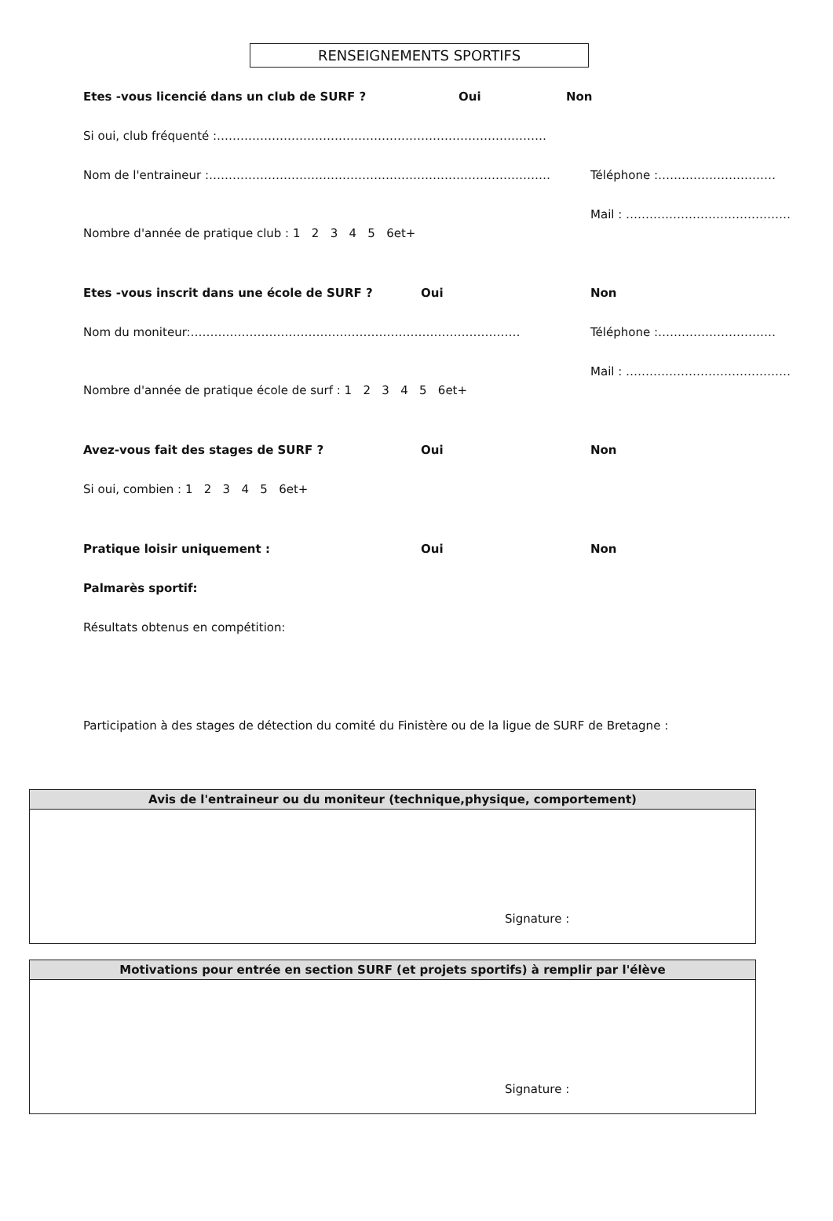RENSEIGNEMENTS SPORTIFS
Etes -vous licencié dans un club de SURF ? Oui Non
Si oui, club fréquenté :…………………………………………………………………………
Nom de l'entraineur :…………………………………………………………………………… Téléphone :…………………………
Mail : ……………………………………
Nombre d'année de pratique club : 1 2 3 4 5 6et+
Etes -vous inscrit dans une école de SURF ? Oui Non
Nom du moniteur:………………………………………………………………………… Téléphone :…………………………
Mail : ……………………………………
Nombre d'année de pratique école de surf : 1 2 3 4 5 6et+
Avez-vous fait des stages de SURF ? Oui Non
Si oui, combien : 1 2 3 4 5 6et+
Pratique loisir uniquement : Oui Non
Palmarès sportif:
Résultats obtenus en compétition:
Participation à des stages de détection du comité du Finistère ou de la ligue de SURF de Bretagne :
Avis de l'entraineur ou du moniteur (technique,physique, comportement)
Signature :
Motivations pour entrée en section SURF (et projets sportifs) à remplir par l'élève
Signature :